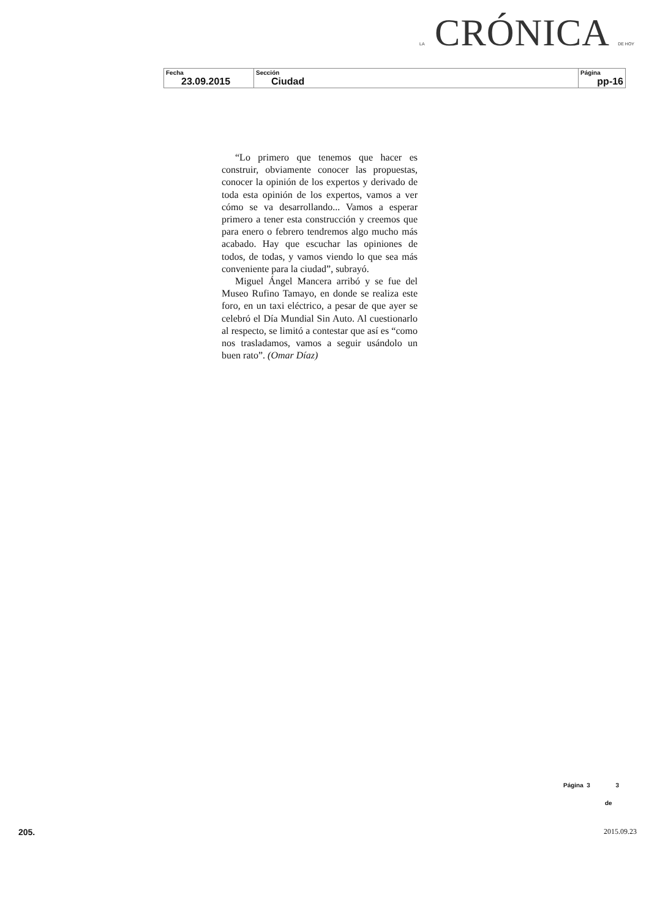LA CRÓNICA DE HOY
| Fecha 23.09.2015 | Sección Ciudad | Página pp-16 |
“Lo primero que tenemos que hacer es construir, obviamente conocer las propuestas, conocer la opinión de los expertos y derivado de toda esta opinión de los expertos, vamos a ver cómo se va desarrollando... Vamos a esperar primero a tener esta construcción y creemos que para enero o febrero tendremos algo mucho más acabado. Hay que escuchar las opiniones de todos, de todas, y vamos viendo lo que sea más conveniente para la ciudad”, subrayó.
Miguel Ángel Mancera arribó y se fue del Museo Rufino Tamayo, en donde se realiza este foro, en un taxi eléctrico, a pesar de que ayer se celebró el Día Mundial Sin Auto. Al cuestionarlo al respecto, se limitó a contestar que así es “como nos trasladamos, vamos a seguir usándolo un buen rato”. (Omar Díaz)
Página 3 3
de
205. 2015.09.23